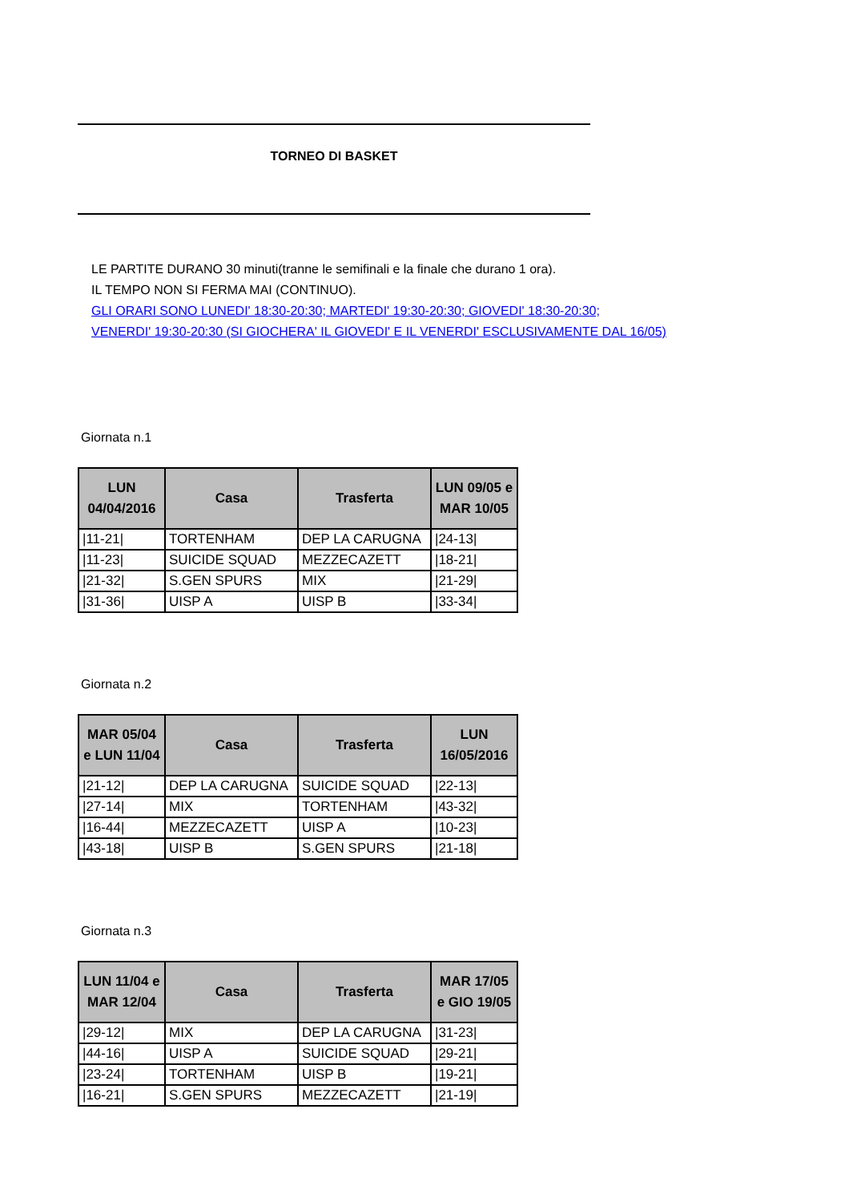TORNEO DI BASKET
LE PARTITE DURANO 30 minuti(tranne le semifinali e la finale che durano 1 ora).
IL TEMPO NON SI FERMA MAI (CONTINUO).
GLI ORARI SONO LUNEDI' 18:30-20:30; MARTEDI' 19:30-20:30; GIOVEDI' 18:30-20:30;
VENERDI' 19:30-20:30 (SI GIOCHERA' IL GIOVEDI' E IL VENERDI' ESCLUSIVAMENTE DAL 16/05)
Giornata n.1
| LUN 04/04/2016 | Casa | Trasferta | LUN 09/05 e MAR 10/05 |
| --- | --- | --- | --- |
| /11-21/ | TORTENHAM | DEP LA CARUGNA | /24-13/ |
| /11-23/ | SUICIDE SQUAD | MEZZECAZETT | /18-21/ |
| /21-32/ | S.GEN SPURS | MIX | /21-29/ |
| /31-36/ | UISP A | UISP B | /33-34/ |
Giornata n.2
| MAR 05/04 e LUN 11/04 | Casa | Trasferta | LUN 16/05/2016 |
| --- | --- | --- | --- |
| /21-12/ | DEP LA CARUGNA | SUICIDE SQUAD | /22-13/ |
| /27-14/ | MIX | TORTENHAM | /43-32/ |
| /16-44/ | MEZZECAZETT | UISP A | /10-23/ |
| /43-18/ | UISP B | S.GEN SPURS | /21-18/ |
Giornata n.3
| LUN 11/04 e MAR 12/04 | Casa | Trasferta | MAR 17/05 e GIO 19/05 |
| --- | --- | --- | --- |
| /29-12/ | MIX | DEP LA CARUGNA | /31-23/ |
| /44-16/ | UISP A | SUICIDE SQUAD | /29-21/ |
| /23-24/ | TORTENHAM | UISP B | /19-21/ |
| /16-21/ | S.GEN SPURS | MEZZECAZETT | /21-19/ |